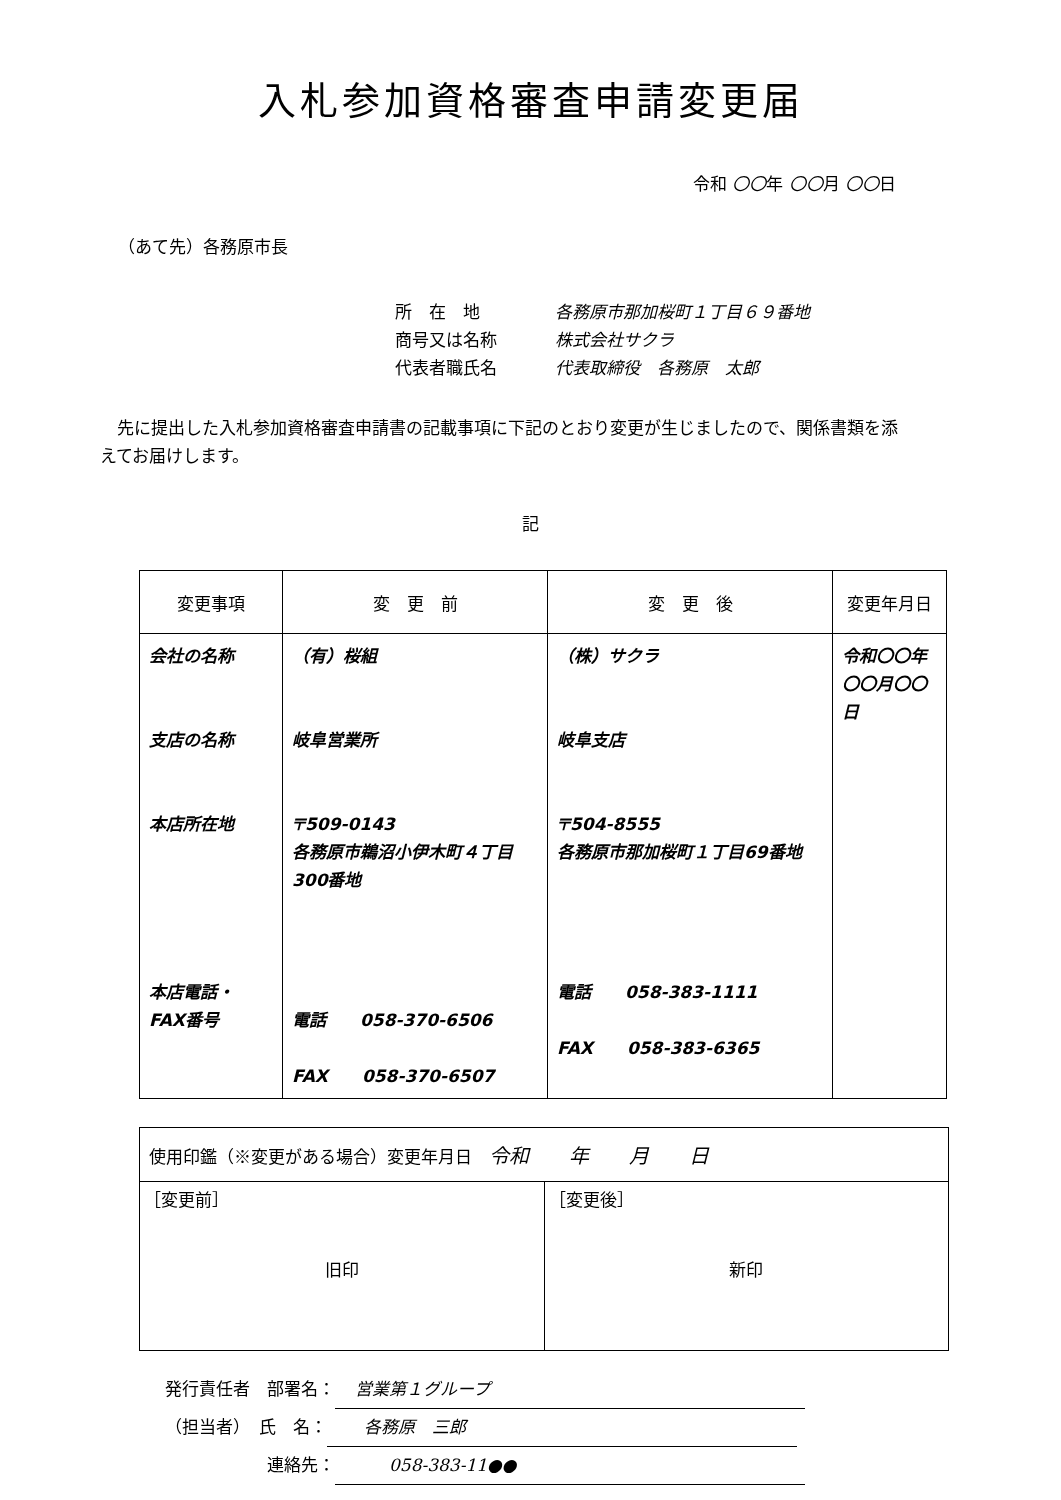入札参加資格審査申請変更届
令和 〇〇年 〇〇月 〇〇日
（あて先）各務原市長
所　在　地 各務原市那加桜町１丁目６９番地
商号又は名称 株式会社サクラ
代表者職氏名 代表取締役　各務原　太郎
　先に提出した入札参加資格審査申請書の記載事項に下記のとおり変更が生じましたので、関係書類を添えてお届けします。
記
| 変更事項 | 変 更 前 | 変 更 後 | 変更年月日 |
| --- | --- | --- | --- |
| 会社の名称 支店の名称 本店所在地 本店電話・ FAX番号 | （有）桜組 岐阜営業所 〒509-0143 各務原市鵜沼小伊木町４丁目300番地 電話 058-370-6506 FAX 058-370-6507 | （株）サクラ 岐阜支店 〒504-8555 各務原市那加桜町１丁目69番地 電話 058-383-1111 FAX 058-383-6365 | 令和〇〇年〇〇月〇〇日 |
| 使用印鑑（※変更がある場合）変更年月日 令和 年 月 日 | |
| ［変更前］ 旧印 | ［変更後］ 新印 |
発行責任者　部署名： 営業第１グループ
（担当者）　氏　名：　各務原　三郎
　　　　　　連絡先：　　058-383-11●●